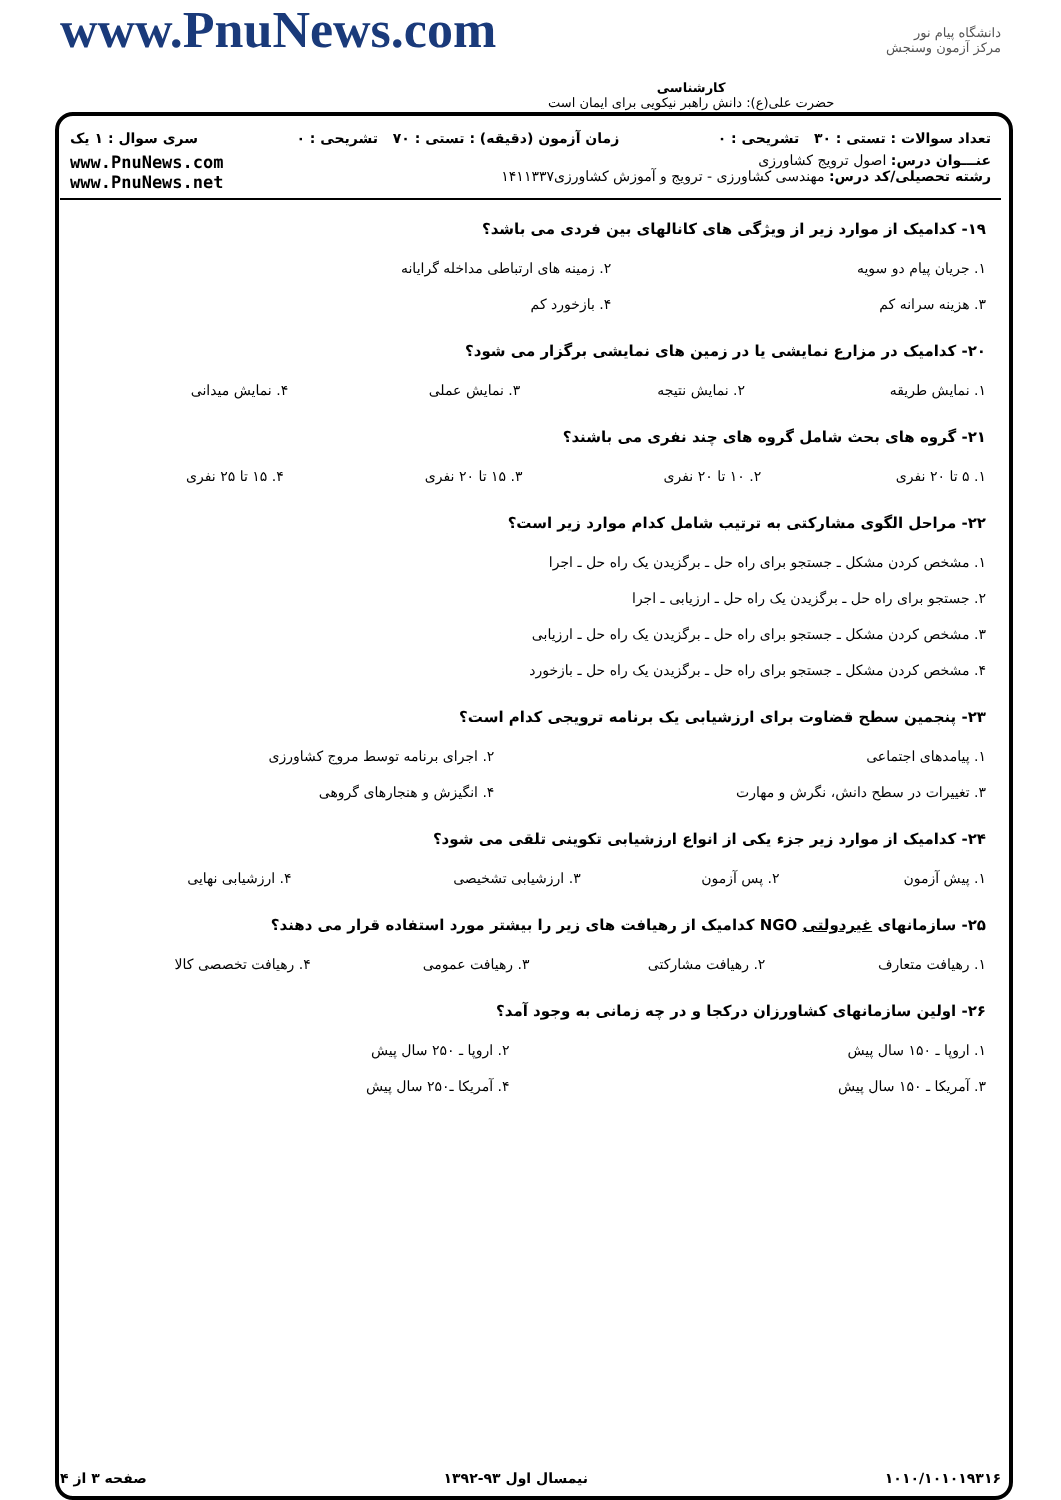دانشگاه پیام نور
مرکز آزمون وسنجش
کارشناسی
حضرت علی(ع): دانش راهبر نیکویی برای ایمان است
www.PnuNews.com
تعداد سوالات : تستی : ۳۰ تشریحی : ۰ زمان آزمون (دقیقه) : تستی : ۷۰ تشریحی : ۰ سری سوال : ۱ یک
عنـــوان درس: اصول ترویج کشاورزی
رشته تحصیلی/کد درس: مهندسی کشاورزی - ترویج و آموزش کشاورزی۱۴۱۱۳۳۷
www.PnuNews.com
www.PnuNews.net
۱۹- کدامیک از موارد زیر از ویژگی های کانالهای بین فردی می باشد؟
| ۱. جریان پیام دو سویه | ۲. زمینه های ارتباطی مداخله گرایانه |
| ۳. هزینه سرانه کم | ۴. بازخورد کم |
۲۰- کدامیک در مزارع نمایشی یا در زمین های نمایشی برگزار می شود؟
| ۱. نمایش طریقه | ۲. نمایش نتیجه | ۳. نمایش عملی | ۴. نمایش میدانی |
۲۱- گروه های بحث شامل گروه های چند نفری می باشند؟
| ۱. ۵ تا ۲۰ نفری | ۲. ۱۰ تا ۲۰ نفری | ۳. ۱۵ تا ۲۰ نفری | ۴. ۱۵ تا ۲۵ نفری |
۲۲- مراحل الگوی مشارکتی به ترتیب شامل کدام موارد زیر است؟
| ۱. مشخص کردن مشکل ـ جستجو برای راه حل ـ برگزیدن یک راه حل ـ اجرا |
| ۲. جستجو برای راه حل ـ برگزیدن یک راه حل ـ ارزیابی ـ اجرا |
| ۳. مشخص کردن مشکل ـ جستجو برای راه حل ـ برگزیدن یک راه حل ـ ارزیابی |
| ۴. مشخص کردن مشکل ـ جستجو برای راه حل ـ برگزیدن یک راه حل ـ بازخورد |
۲۳- پنجمین سطح قضاوت برای ارزشیابی یک برنامه ترویجی کدام است؟
| ۱. پیامدهای اجتماعی | ۲. اجرای برنامه توسط مروج کشاورزی |
| ۳. تغییرات در سطح دانش، نگرش و مهارت | ۴. انگیزش و هنجارهای گروهی |
۲۴- کدامیک از موارد زیر جزء یکی از انواع ارزشیابی تکوینی تلقی می شود؟
| ۱. پیش آزمون | ۲. پس آزمون | ۳. ارزشیابی تشخیصی | ۴. ارزشیابی نهایی |
۲۵- سازمانهای غیردولتی NGO کدامیک از رهیافت های زیر را بیشتر مورد استفاده قرار می دهند؟
| ۱. رهیافت متعارف | ۲. رهیافت مشارکتی | ۳. رهیافت عمومی | ۴. رهیافت تخصصی کالا |
۲۶- اولین سازمانهای کشاورزان درکجا و در چه زمانی به وجود آمد؟
| ۱. اروپا ـ ۱۵۰ سال پیش | ۲. اروپا ـ ۲۵۰ سال پیش |
| ۳. آمریکا ـ ۱۵۰ سال پیش | ۴. آمریکا ـ۲۵۰ سال پیش |
۱۰۱۰/۱۰۱۰۱۹۳۱۶ نیمسال اول ۹۳-۱۳۹۲ صفحه ۳ از ۴